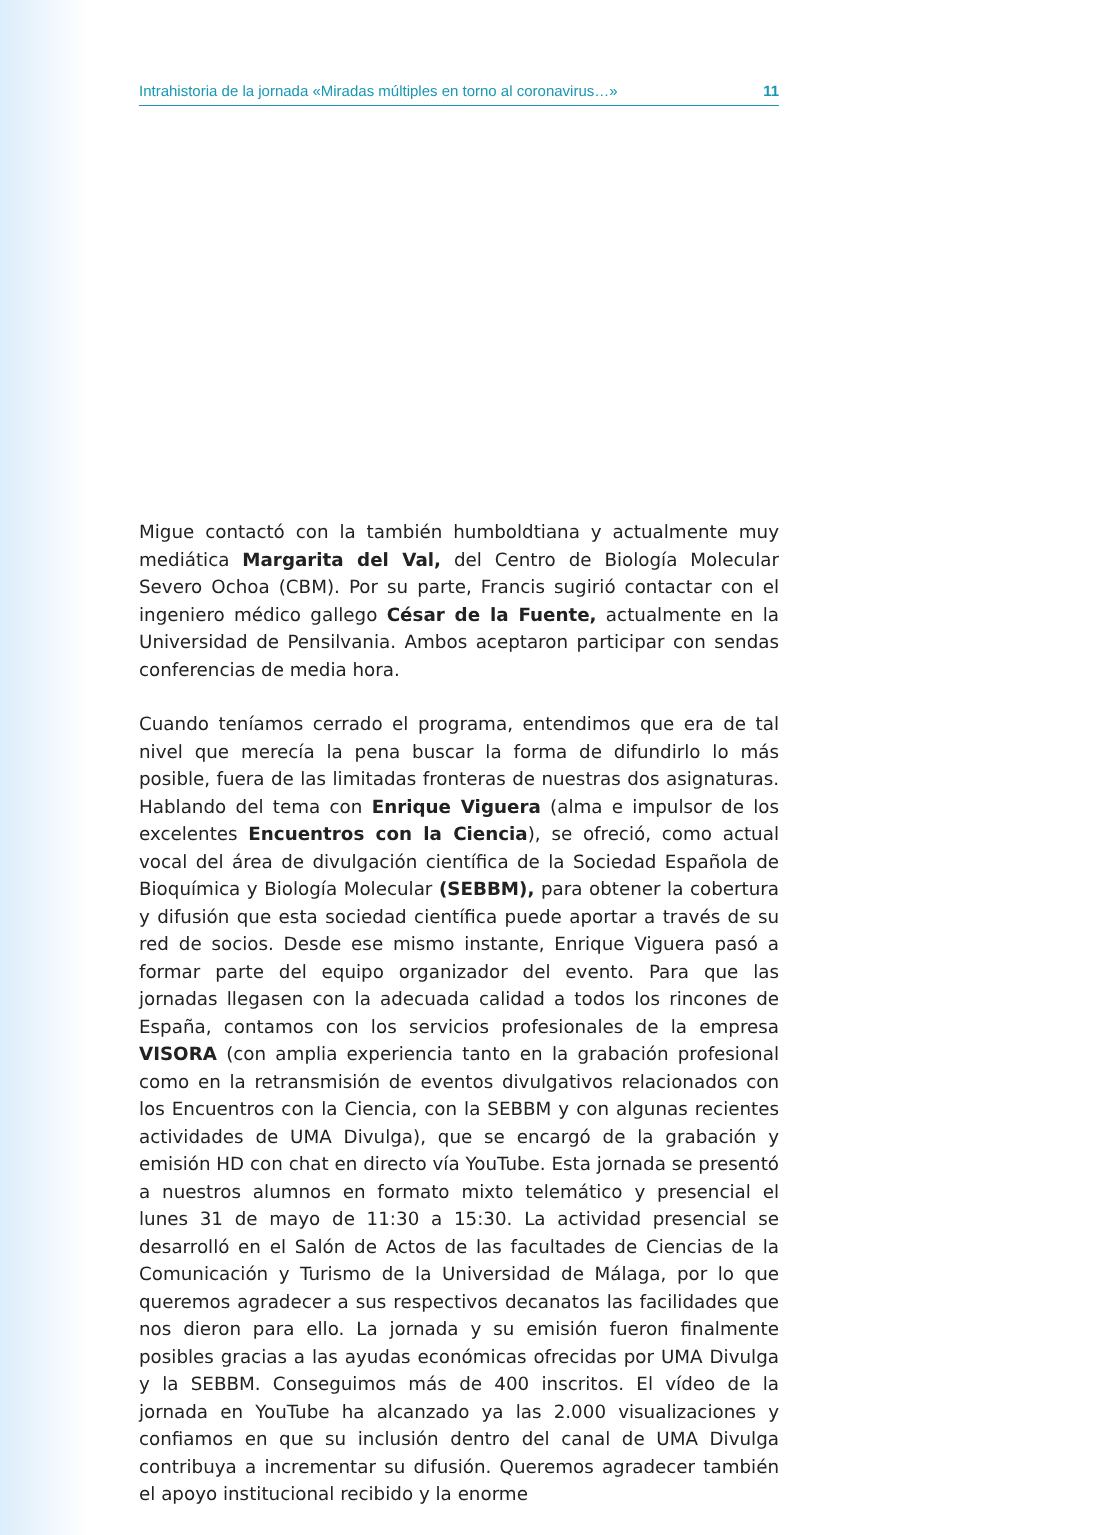Intrahistoria de la jornada «Miradas múltiples en torno al coronavirus…» 11
Migue contactó con la también humboldtiana y actualmente muy mediática Margarita del Val, del Centro de Biología Molecular Severo Ochoa (CBM). Por su parte, Francis sugirió contactar con el ingeniero médico gallego César de la Fuente, actualmente en la Universidad de Pensilvania. Ambos aceptaron participar con sendas conferencias de media hora.
Cuando teníamos cerrado el programa, entendimos que era de tal nivel que merecía la pena buscar la forma de difundirlo lo más posible, fuera de las limitadas fronteras de nuestras dos asignaturas. Hablando del tema con Enrique Viguera (alma e impulsor de los excelentes Encuentros con la Ciencia), se ofreció, como actual vocal del área de divulgación científica de la Sociedad Española de Bioquímica y Biología Molecular (SEBBM), para obtener la cobertura y difusión que esta sociedad científica puede aportar a través de su red de socios. Desde ese mismo instante, Enrique Viguera pasó a formar parte del equipo organizador del evento. Para que las jornadas llegasen con la adecuada calidad a todos los rincones de España, contamos con los servicios profesionales de la empresa VISORA (con amplia experiencia tanto en la grabación profesional como en la retransmisión de eventos divulgativos relacionados con los Encuentros con la Ciencia, con la SEBBM y con algunas recientes actividades de UMA Divulga), que se encargó de la grabación y emisión HD con chat en directo vía YouTube. Esta jornada se presentó a nuestros alumnos en formato mixto telemático y presencial el lunes 31 de mayo de 11:30 a 15:30. La actividad presencial se desarrolló en el Salón de Actos de las facultades de Ciencias de la Comunicación y Turismo de la Universidad de Málaga, por lo que queremos agradecer a sus respectivos decanatos las facilidades que nos dieron para ello. La jornada y su emisión fueron finalmente posibles gracias a las ayudas económicas ofrecidas por UMA Divulga y la SEBBM. Conseguimos más de 400 inscritos. El vídeo de la jornada en YouTube ha alcanzado ya las 2.000 visualizaciones y confiamos en que su inclusión dentro del canal de UMA Divulga contribuya a incrementar su difusión. Queremos agradecer también el apoyo institucional recibido y la enorme